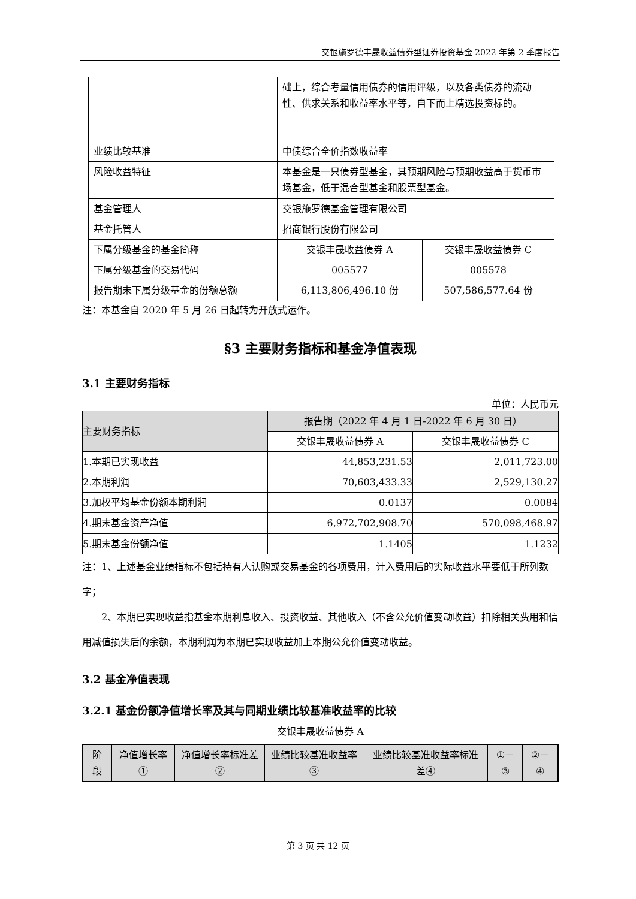交银施罗德丰晟收益债券型证券投资基金 2022 年第 2 季度报告
| | 础上，综合考量信用债券的信用评级，以及各类债券的流动性、供求关系和收益率水平等，自下而上精选投资标的。 | |
| 业绩比较基准 | 中债综合全价指数收益率 | |
| 风险收益特征 | 本基金是一只债券型基金，其预期风险与预期收益高于货币市场基金，低于混合型基金和股票型基金。 | |
| 基金管理人 | 交银施罗德基金管理有限公司 | |
| 基金托管人 | 招商银行股份有限公司 | |
| 下属分级基金的基金简称 | 交银丰晟收益债券 A | 交银丰晟收益债券 C |
| 下属分级基金的交易代码 | 005577 | 005578 |
| 报告期末下属分级基金的份额总额 | 6,113,806,496.10 份 | 507,586,577.64 份 |
注：本基金自 2020 年 5 月 26 日起转为开放式运作。
§3 主要财务指标和基金净值表现
3.1 主要财务指标
单位：人民币元
| 主要财务指标 | 报告期（2022 年 4 月 1 日-2022 年 6 月 30 日） | |
| --- | --- | --- |
| | 交银丰晟收益债券 A | 交银丰晟收益债券 C |
| 1.本期已实现收益 | 44,853,231.53 | 2,011,723.00 |
| 2.本期利润 | 70,603,433.33 | 2,529,130.27 |
| 3.加权平均基金份额本期利润 | 0.0137 | 0.0084 |
| 4.期末基金资产净值 | 6,972,702,908.70 | 570,098,468.97 |
| 5.期末基金份额净值 | 1.1405 | 1.1232 |
注：1、上述基金业绩指标不包括持有人认购或交易基金的各项费用，计入费用后的实际收益水平要低于所列数字；
2、本期已实现收益指基金本期利息收入、投资收益、其他收入（不含公允价值变动收益）扣除相关费用和信用减值损失后的余额，本期利润为本期已实现收益加上本期公允价值变动收益。
3.2 基金净值表现
3.2.1 基金份额净值增长率及其与同期业绩比较基准收益率的比较
交银丰晟收益债券 A
| 阶段 | 净值增长率① | 净值增长率标准差② | 业绩比较基准收益率③ | 业绩比较基准收益率标准差④ | ①－③ | ②－④ |
| --- | --- | --- | --- | --- | --- | --- |
第 3 页 共 12 页